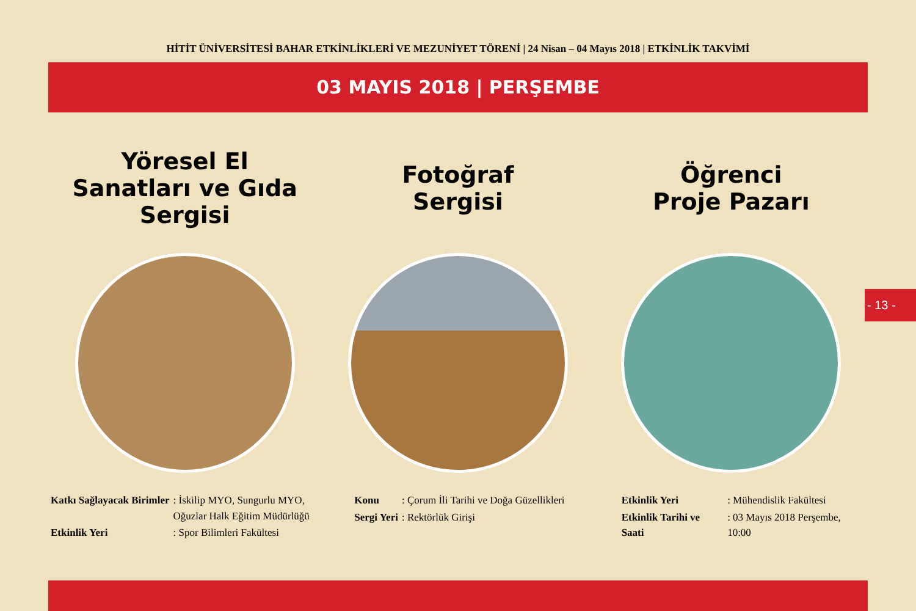HİTİT ÜNİVERSİTESİ BAHAR ETKİNLİKLERİ VE MEZUNİYET TÖRENİ | 24 Nisan – 04 Mayıs 2018 | ETKİNLİK TAKVİMİ
03 MAYIS 2018 | PERŞEMBE
Yöresel El
Sanatları ve Gıda
Sergisi
| Katkı Sağlayacak Birimler | : İskilip MYO, Sungurlu MYO, Oğuzlar Halk Eğitim Müdürlüğü |
| Etkinlik Yeri | : Spor Bilimleri Fakültesi |
Fotoğraf
Sergisi
| Konu | : Çorum İli Tarihi ve Doğa Güzellikleri |
| Sergi Yeri | : Rektörlük Girişi |
Öğrenci
Proje Pazarı
| Etkinlik Yeri | : Mühendislik Fakültesi |
| Etkinlik Tarihi ve Saati | : 03 Mayıs 2018 Perşembe, 10:00 |
- 13 -